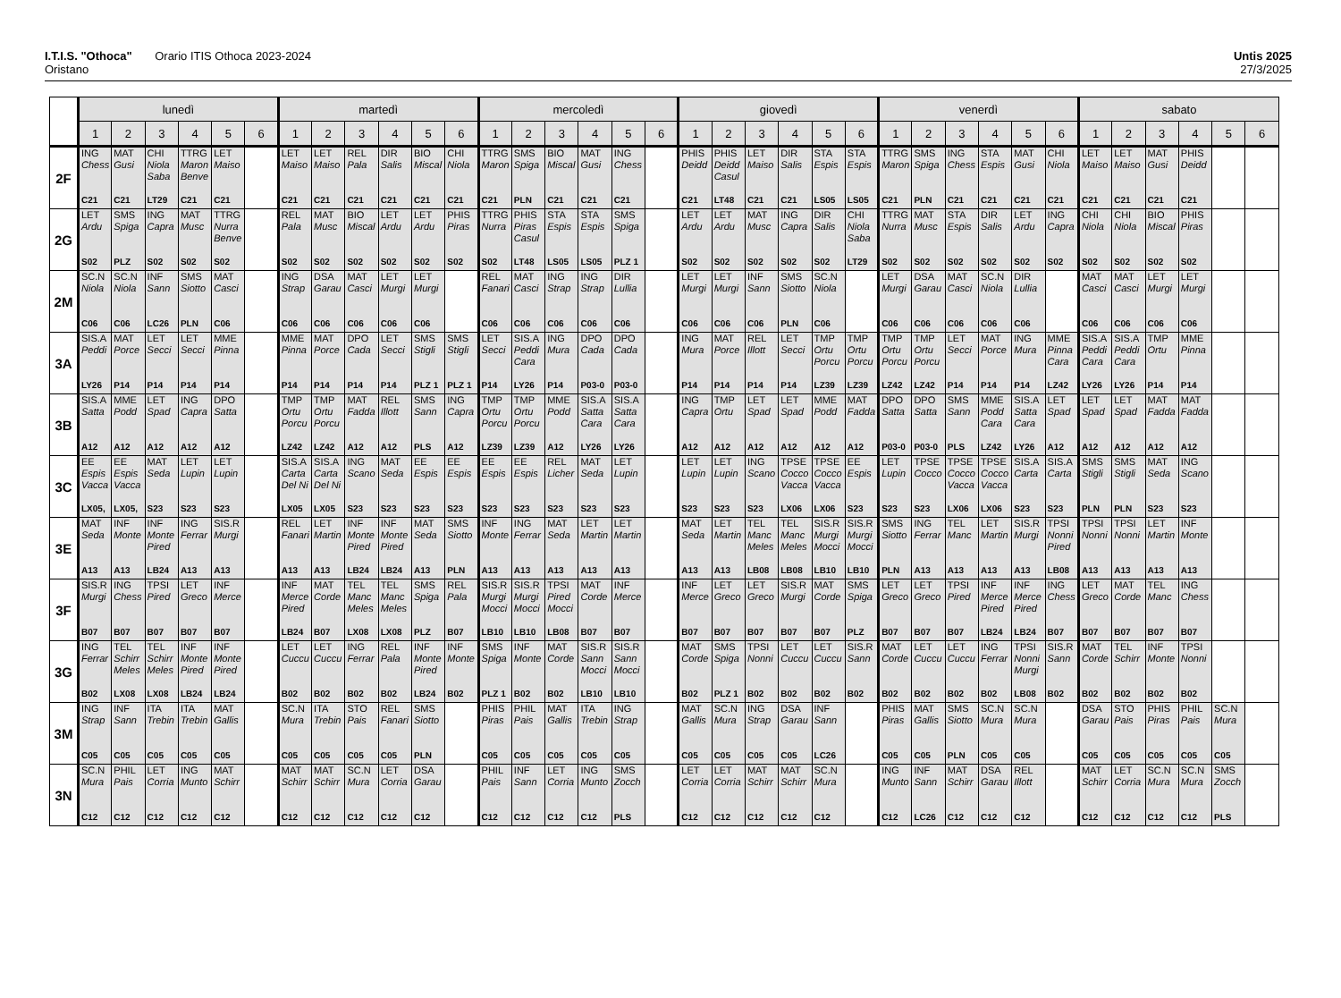I.T.I.S. "Othoca" Orario ITIS Othoca 2023-2024
Oristano
Untis 2025
27/3/2025
| | lunedì | | | | | | martedì | | | | | | mercoledì | | | | | | giovedì | | | | | | venerdì | | | | | | sabato | | | | | |
| --- | --- | --- | --- | --- | --- | --- | --- | --- | --- | --- | --- | --- | --- | --- | --- | --- | --- | --- | --- | --- | --- | --- | --- | --- | --- | --- | --- | --- | --- | --- | --- | --- | --- | --- | --- | --- |
| | 1 | 2 | 3 | 4 | 5 | 6 | 1 | 2 | 3 | 4 | 5 | 6 | 1 | 2 | 3 | 4 | 5 | 6 | 1 | 2 | 3 | 4 | 5 | 6 | 1 | 2 | 3 | 4 | 5 | 6 | 1 | 2 | 3 | 4 | 5 | 6 |
| 2F | ING Chess C21 | MAT Gusi C21 | CHI Niola Saba LT29 | TTRG Maron Benve C21 | LET Maiso C21 | | LET Maiso C21 | LET Maiso C21 | REL Pala C21 | DIR Salis C21 | BIO Miscal C21 | CHI Niola C21 | TTRG Maron C21 | SMS Spiga PLN | BIO Miscal C21 | MAT Gusi C21 | ING Chess C21 | | PHIS Deidd C21 | PHIS Deidd Casul LT48 | LET Maiso C21 | DIR Salis C21 | STA Espis LS05 | STA Espis LS05 | TTRG Maron C21 | SMS Spiga PLN | ING Chess C21 | STA Espis C21 | MAT Gusi C21 | CHI Niola C21 | LET Maiso C21 | LET Maiso C21 | MAT Gusi C21 | PHIS Deidd C21 | | |
| 2G | LET Ardu S02 | SMS Spiga PLZ | ING Capra S02 | MAT Musc S02 | TTRG Nurra Benve S02 | | REL Pala S02 | MAT Musc S02 | BIO Miscal S02 | LET Ardu S02 | LET Ardu S02 | PHIS Piras S02 | TTRG Nurra S02 | PHIS Piras Casul LT48 | STA Espis LS05 | STA Espis LS05 | SMS Spiga PLZ 1 | | LET Ardu S02 | LET Ardu S02 | MAT Musc S02 | ING Capra S02 | DIR Salis S02 | CHI Niola Saba LT29 | TTRG Nurra S02 | MAT Musc S02 | STA Espis S02 | DIR Salis S02 | LET Ardu S02 | ING Capra S02 | CHI Niola S02 | CHI Niola S02 | BIO Miscal S02 | PHIS Piras S02 | | |
| 2M | SC.N Niola C06 | SC.N Niola C06 | INF Sann LC26 | SMS Siotto PLN | MAT Casci C06 | | ING Strap C06 | DSA Garau C06 | MAT Casci C06 | LET Murgi C06 | LET Murgi C06 | | REL Fanari C06 | MAT Casci C06 | ING Strap C06 | ING Strap C06 | DIR Lullia C06 | | LET Murgi C06 | LET Murgi C06 | INF Sann C06 | SMS Siotto PLN | SC.N Niola C06 | | LET Murgi C06 | DSA Garau C06 | MAT Casci C06 | SC.N Niola C06 | DIR Lullia C06 | | MAT Casci C06 | MAT Casci C06 | LET Murgi C06 | LET Murgi C06 | | |
| 3A | SIS.A Peddi LY26 | MAT Porce P14 | LET Secci P14 | LET Secci P14 | MME Pinna P14 | | MME Pinna P14 | MAT Porce P14 | DPO Cada P14 | LET Secci P14 | SMS Stigli PLZ 1 | SMS Stigli PLZ 1 | LET Secci P14 | SIS.A Peddi Cara LY26 | ING Mura P14 | DPO Cada P03-0 | DPO Cada P03-0 | | ING Mura P14 | MAT Porce P14 | REL Illott P14 | LET Secci P14 | TMP Ortu Porcu LZ39 | TMP Ortu Porcu LZ39 | TMP Ortu Porcu LZ42 | TMP Ortu Porcu LZ42 | LET Secci P14 | MAT Porce P14 | ING Mura P14 | MME Pinna Cara LZ42 | SIS.A Peddi Cara LY26 | SIS.A Peddi Cara LY26 | TMP Ortu P14 | MME Pinna P14 | | |
| 3B | SIS.A Satta A12 | MME Podd A12 | LET Spad A12 | ING Capra A12 | DPO Satta A12 | | TMP Ortu Porcu LZ42 | TMP Ortu Porcu LZ42 | MAT Fadda A12 | REL Illott A12 | SMS Sann PLS | ING Capra A12 | TMP Ortu Porcu LZ39 | TMP Ortu Porcu LZ39 | MME Podd A12 | SIS.A Satta Cara LY26 | SIS.A Satta Cara LY26 | | ING Capra A12 | TMP Ortu A12 | LET Spad A12 | LET Spad A12 | MME Podd A12 | MAT Fadda A12 | DPO Satta P03-0 | DPO Satta P03-0 | SMS Sann PLS | MME Podd Cara LZ42 | SIS.A Satta Cara LY26 | LET Spad A12 | LET Spad A12 | LET Spad A12 | MAT Fadda A12 | MAT Fadda A12 | | |
| 3C | EE Espis Vacca LX05, | EE Espis Vacca LX05, | MAT Seda S23 | LET Lupin S23 | LET Lupin S23 | | SIS.A Carta Del Ni LX05 | SIS.A Carta Del Ni LX05 | ING Scano S23 | MAT Seda S23 | EE Espis S23 | EE Espis S23 | EE Espis S23 | EE Espis S23 | REL Licher S23 | MAT Seda S23 | LET Lupin S23 | | LET Lupin S23 | LET Lupin S23 | ING Scano S23 | TPSE Cocco Vacca LX06 | TPSE Cocco Vacca LX06 | EE Espis S23 | LET Lupin S23 | TPSE Cocco S23 | TPSE Cocco Vacca LX06 | TPSE Cocco Vacca LX06 | SIS.A Carta S23 | SIS.A Carta S23 | SMS Stigli PLN | SMS Stigli PLN | MAT Seda S23 | ING Scano S23 | | |
| 3E | MAT Seda A13 | INF Monte A13 | INF Monte Pired LB24 | ING Ferrar A13 | SIS.R Murgi A13 | | REL Fanari A13 | LET Martin A13 | INF Monte Pired LB24 | INF Monte Pired LB24 | MAT Seda A13 | SMS Siotto PLN | INF Monte A13 | ING Ferrar A13 | MAT Seda A13 | LET Martin A13 | LET Martin A13 | | MAT Seda A13 | LET Martin A13 | TEL Manc Meles LB08 | TEL Manc Meles LB08 | SIS.R Murgi Mocci LB10 | SIS.R Murgi Mocci LB10 | SMS Siotto PLN | ING Ferrar A13 | TEL Manc A13 | LET Martin A13 | SIS.R Murgi A13 | TPSI Nonni Pired LB08 | TPSI Nonni A13 | TPSI Nonni A13 | LET Martin A13 | INF Monte A13 | | |
| 3F | SIS.R Murgi B07 | ING Chess B07 | TPSI Pired B07 | LET Greco B07 | INF Merce B07 | | INF Merce Pired LB24 | MAT Corde B07 | TEL Manc Meles LX08 | TEL Manc Meles LX08 | SMS Spiga PLZ | REL Pala B07 | SIS.R Murgi Mocci LB10 | SIS.R Murgi Mocci LB10 | TPSI Pired Mocci LB08 | MAT Corde B07 | INF Merce B07 | | INF Merce B07 | LET Greco B07 | LET Greco B07 | SIS.R Murgi B07 | MAT Corde B07 | SMS Spiga PLZ | LET Greco B07 | LET Greco B07 | TPSI Pired B07 | INF Merce Pired LB24 | INF Merce Pired LB24 | ING Chess B07 | LET Greco B07 | MAT Corde B07 | TEL Manc B07 | ING Chess B07 | | |
| 3G | ING Ferrar B02 | TEL Schirr Meles LX08 | TEL Schirr Meles LX08 | INF Monte Pired LB24 | INF Monte Pired LB24 | | LET Cuccu B02 | LET Cuccu B02 | ING Ferrar B02 | REL Pala B02 | INF Monte Pired LB24 | INF Monte B02 | SMS Spiga PLZ 1 | INF Monte B02 | MAT Corde B02 | SIS.R Sann Mocci LB10 | SIS.R Sann Mocci LB10 | | MAT Corde B02 | SMS Spiga PLZ 1 | TPSI Nonni B02 | LET Cuccu B02 | LET Cuccu B02 | SIS.R Sann B02 | MAT Corde B02 | LET Cuccu B02 | LET Cuccu B02 | ING Ferrar B02 | TPSI Nonni Murgi LB08 | SIS.R Sann B02 | MAT Corde B02 | TEL Schirr B02 | INF Monte B02 | TPSI Nonni B02 | | |
| 3M | ING Strap C05 | INF Sann C05 | ITA Trebin C05 | ITA Trebin C05 | MAT Gallis C05 | | SC.N Mura C05 | ITA Trebin C05 | STO Pais C05 | REL Fanari C05 | SMS Siotto PLN | | PHIS Piras C05 | PHIL Pais C05 | MAT Gallis C05 | ITA Trebin C05 | ING Strap C05 | | MAT Gallis C05 | SC.N Mura C05 | ING Strap C05 | DSA Garau C05 | INF Sann LC26 | | PHIS Piras C05 | MAT Gallis C05 | SMS Siotto PLN | SC.N Mura C05 | SC.N Mura C05 | | DSA Garau C05 | STO Pais C05 | PHIS Piras C05 | PHIL Pais C05 | SC.N Mura C05 | |
| 3N | SC.N Mura C12 | PHIL Pais C12 | LET Corria C12 | ING Munto C12 | MAT Schirr C12 | | MAT Schirr C12 | MAT Schirr C12 | SC.N Mura C12 | LET Corria C12 | DSA Garau C12 | | PHIL Pais C12 | INF Sann C12 | LET Corria C12 | ING Munto C12 | SMS Zocch PLS | | LET Corria C12 | LET Corria C12 | MAT Schirr C12 | MAT Schirr C12 | SC.N Mura C12 | | ING Munto C12 | INF Sann LC26 | MAT Schirr C12 | DSA Garau C12 | REL Illott C12 | | MAT Schirr C12 | LET Corria C12 | SC.N Mura C12 | SC.N Mura C12 | SMS Zocch PLS | |